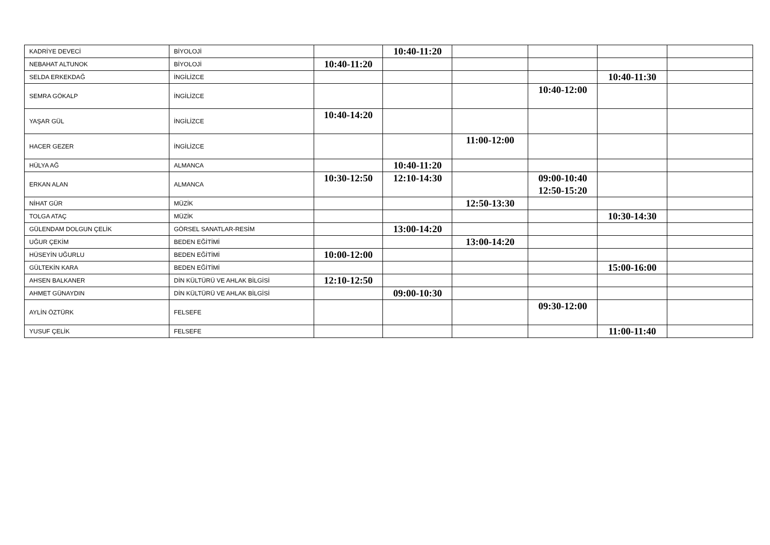| KADRİYE DEVECİ | BİYOLOJİ | | 10:40-11:20 | | | | |
| NEBAHAT ALTUNOK | BİYOLOJİ | 10:40-11:20 | | | | | |
| SELDA ERKEKDAĞ | İNGİLİZCE | | | | | 10:40-11:30 | |
| SEMRA GÖKALP | İNGİLİZCE | | | | 10:40-12:00 | | |
| YAŞAR GÜL | İNGİLİZCE | 10:40-14:20 | | | | | |
| HACER GEZER | İNGİLİZCE | | | 11:00-12:00 | | | |
| HÜLYA AĞ | ALMANCA | | 10:40-11:20 | | | | |
| ERKAN ALAN | ALMANCA | 10:30-12:50 | 12:10-14:30 | | 09:00-10:40 12:50-15:20 | | |
| NİHAT GÜR | MÜZİK | | | 12:50-13:30 | | | |
| TOLGA ATAÇ | MÜZİK | | | | | 10:30-14:30 | |
| GÜLENDAM DOLGUN ÇELİK | GÖRSEL SANATLAR-RESİM | | 13:00-14:20 | | | | |
| UĞUR ÇEKİM | BEDEN EĞİTİMİ | | | 13:00-14:20 | | | |
| HÜSEYİN UĞURLU | BEDEN EĞİTİMİ | 10:00-12:00 | | | | | |
| GÜLTEKİN KARA | BEDEN EĞİTİMİ | | | | | 15:00-16:00 | |
| AHSEN BALKANER | DİN KÜLTÜRÜ VE AHLAK BİLGİSİ | 12:10-12:50 | | | | | |
| AHMET GÜNAYDIN | DİN KÜLTÜRÜ VE AHLAK BİLGİSİ | | 09:00-10:30 | | | | |
| AYLİN ÖZTÜRK | FELSEFE | | | | 09:30-12:00 | | |
| YUSUF ÇELİK | FELSEFE | | | | | 11:00-11:40 | |